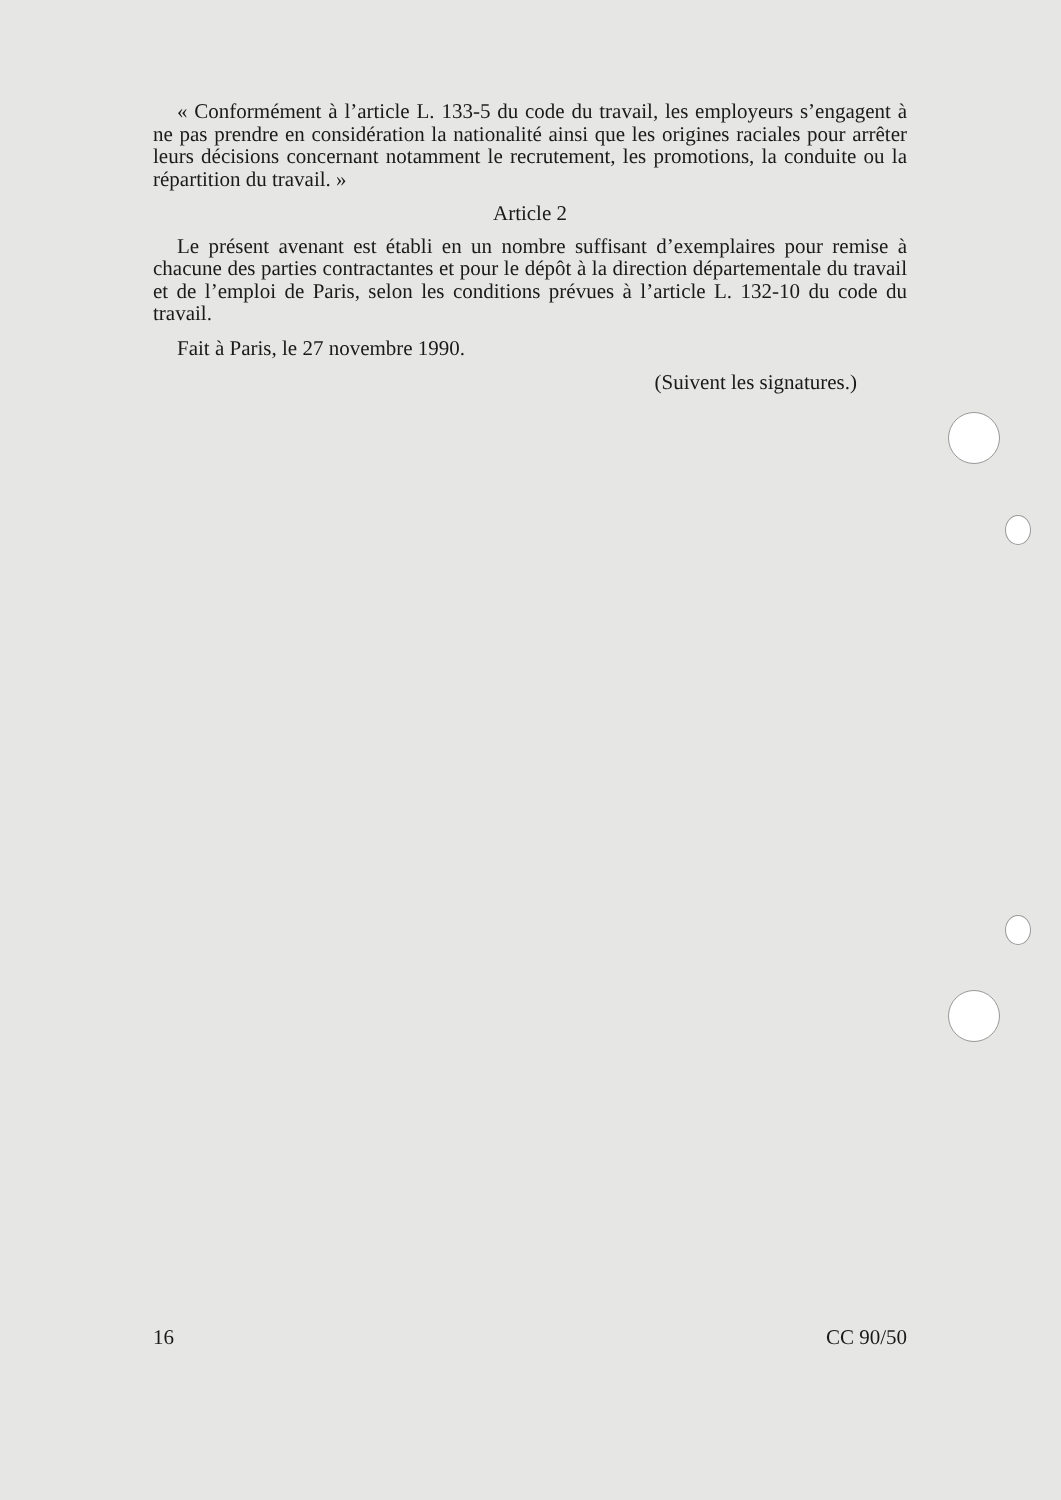« Conformément à l’article L. 133-5 du code du travail, les employeurs s’engagent à ne pas prendre en considération la nationalité ainsi que les origines raciales pour arrêter leurs décisions concernant notamment le recrutement, les promotions, la conduite ou la répartition du travail. »
Article 2
Le présent avenant est établi en un nombre suffisant d’exemplaires pour remise à chacune des parties contractantes et pour le dépôt à la direction départementale du travail et de l’emploi de Paris, selon les conditions prévues à l’article L. 132-10 du code du travail.
Fait à Paris, le 27 novembre 1990.
(Suivent les signatures.)
16 CC 90/50